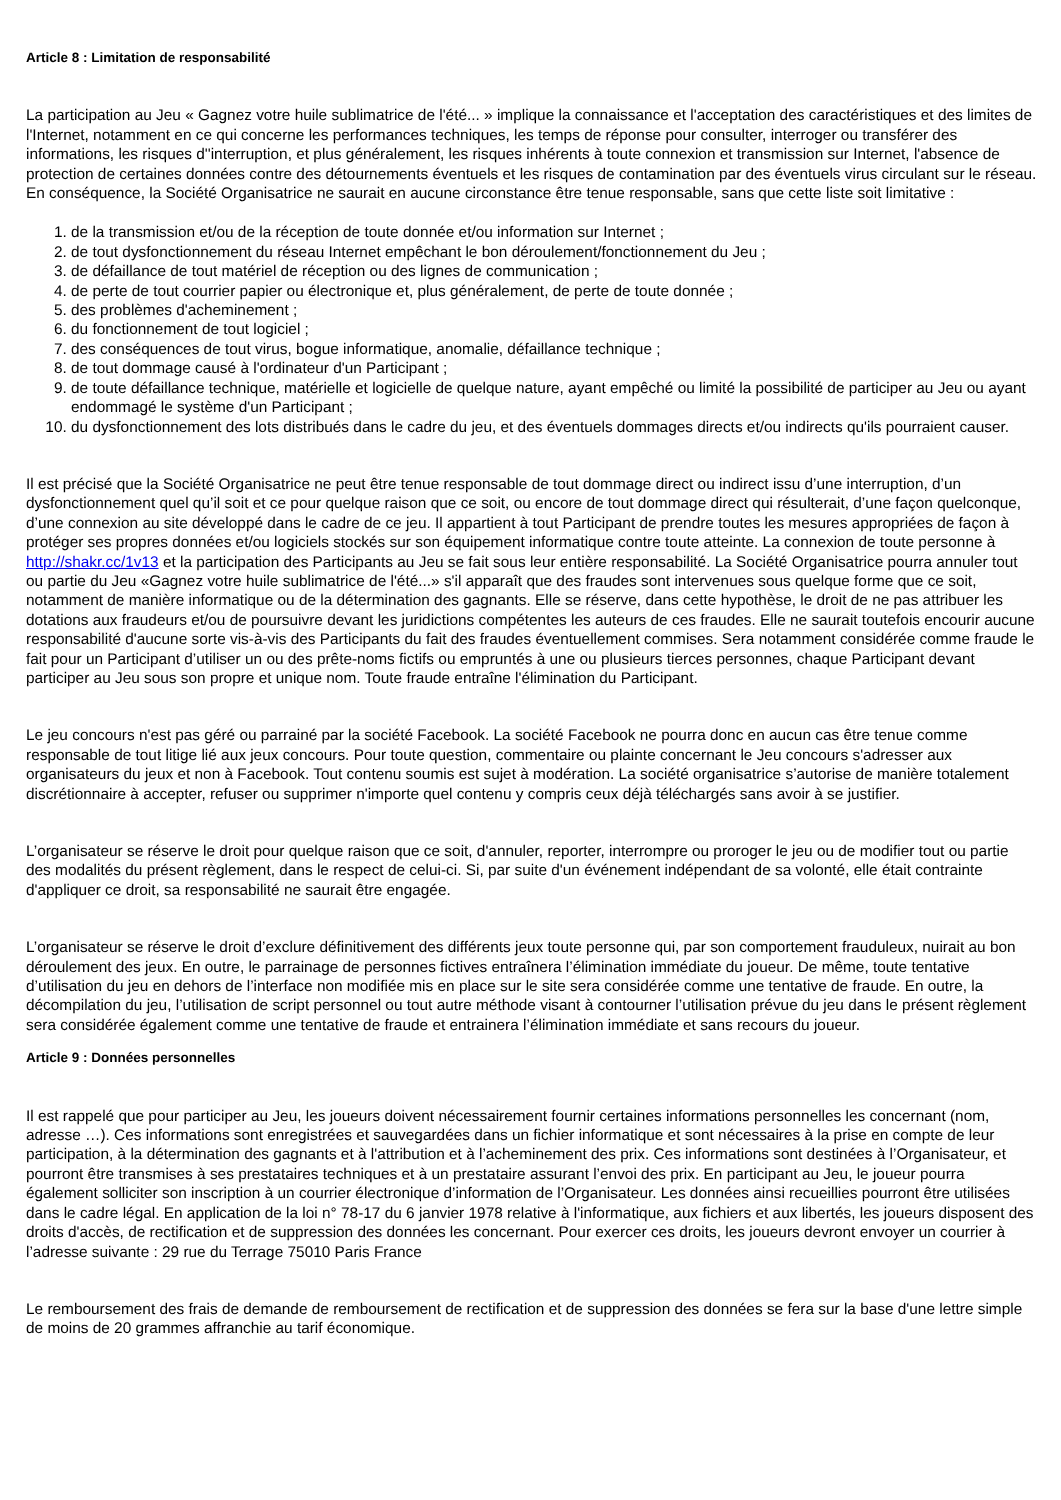Article 8 : Limitation de responsabilité
La participation au Jeu « Gagnez votre huile sublimatrice de l'été... » implique la connaissance et l'acceptation des caractéristiques et des limites de l'Internet, notamment en ce qui concerne les performances techniques, les temps de réponse pour consulter, interroger ou transférer des informations, les risques d''interruption, et plus généralement, les risques inhérents à toute connexion et transmission sur Internet, l'absence de protection de certaines données contre des détournements éventuels et les risques de contamination par des éventuels virus circulant sur le réseau. En conséquence, la Société Organisatrice ne saurait en aucune circonstance être tenue responsable, sans que cette liste soit limitative :
1. de la transmission et/ou de la réception de toute donnée et/ou information sur Internet ;
2. de tout dysfonctionnement du réseau Internet empêchant le bon déroulement/fonctionnement du Jeu ;
3. de défaillance de tout matériel de réception ou des lignes de communication ;
4. de perte de tout courrier papier ou électronique et, plus généralement, de perte de toute donnée ;
5. des problèmes d'acheminement ;
6. du fonctionnement de tout logiciel ;
7. des conséquences de tout virus, bogue informatique, anomalie, défaillance technique ;
8. de tout dommage causé à l'ordinateur d'un Participant ;
9. de toute défaillance technique, matérielle et logicielle de quelque nature, ayant empêché ou limité la possibilité de participer au Jeu ou ayant endommagé le système d'un Participant ;
10. du dysfonctionnement des lots distribués dans le cadre du jeu, et des éventuels dommages directs et/ou indirects qu'ils pourraient causer.
Il est précisé que la Société Organisatrice ne peut être tenue responsable de tout dommage direct ou indirect issu d’une interruption, d’un dysfonctionnement quel qu’il soit et ce pour quelque raison que ce soit, ou encore de tout dommage direct qui résulterait, d’une façon quelconque, d’une connexion au site développé dans le cadre de ce jeu. Il appartient à tout Participant de prendre toutes les mesures appropriées de façon à protéger ses propres données et/ou logiciels stockés sur son équipement informatique contre toute atteinte. La connexion de toute personne à http://shakr.cc/1v13 et la participation des Participants au Jeu se fait sous leur entière responsabilité. La Société Organisatrice pourra annuler tout ou partie du Jeu «Gagnez votre huile sublimatrice de l'été...» s'il apparaît que des fraudes sont intervenues sous quelque forme que ce soit, notamment de manière informatique ou de la détermination des gagnants. Elle se réserve, dans cette hypothèse, le droit de ne pas attribuer les dotations aux fraudeurs et/ou de poursuivre devant les juridictions compétentes les auteurs de ces fraudes. Elle ne saurait toutefois encourir aucune responsabilité d'aucune sorte vis-à-vis des Participants du fait des fraudes éventuellement commises. Sera notamment considérée comme fraude le fait pour un Participant d’utiliser un ou des prête-noms fictifs ou empruntés à une ou plusieurs tierces personnes, chaque Participant devant participer au Jeu sous son propre et unique nom. Toute fraude entraîne l'élimination du Participant.
Le jeu concours n'est pas géré ou parrainé par la société Facebook. La société Facebook ne pourra donc en aucun cas être tenue comme responsable de tout litige lié aux jeux concours. Pour toute question, commentaire ou plainte concernant le Jeu concours s'adresser aux organisateurs du jeux et non à Facebook. Tout contenu soumis est sujet à modération. La société organisatrice s’autorise de manière totalement discrétionnaire à accepter, refuser ou supprimer n'importe quel contenu y compris ceux déjà téléchargés sans avoir à se justifier.
L’organisateur se réserve le droit pour quelque raison que ce soit, d'annuler, reporter, interrompre ou proroger le jeu ou de modifier tout ou partie des modalités du présent règlement, dans le respect de celui-ci. Si, par suite d'un événement indépendant de sa volonté, elle était contrainte d'appliquer ce droit, sa responsabilité ne saurait être engagée.
L’organisateur se réserve le droit d’exclure définitivement des différents jeux toute personne qui, par son comportement frauduleux, nuirait au bon déroulement des jeux. En outre, le parrainage de personnes fictives entraînera l’élimination immédiate du joueur. De même, toute tentative d’utilisation du jeu en dehors de l’interface non modifiée mis en place sur le site sera considérée comme une tentative de fraude. En outre, la décompilation du jeu, l’utilisation de script personnel ou tout autre méthode visant à contourner l’utilisation prévue du jeu dans le présent règlement sera considérée également comme une tentative de fraude et entrainera l’élimination immédiate et sans recours du joueur.
Article 9 : Données personnelles
Il est rappelé que pour participer au Jeu, les joueurs doivent nécessairement fournir certaines informations personnelles les concernant (nom, adresse …). Ces informations sont enregistrées et sauvegardées dans un fichier informatique et sont nécessaires à la prise en compte de leur participation, à la détermination des gagnants et à l'attribution et à l’acheminement des prix. Ces informations sont destinées à l’Organisateur, et pourront être transmises à ses prestataires techniques et à un prestataire assurant l’envoi des prix. En participant au Jeu, le joueur pourra également solliciter son inscription à un courrier électronique d’information de l’Organisateur. Les données ainsi recueillies pourront être utilisées dans le cadre légal. En application de la loi n° 78-17 du 6 janvier 1978 relative à l'informatique, aux fichiers et aux libertés, les joueurs disposent des droits d'accès, de rectification et de suppression des données les concernant. Pour exercer ces droits, les joueurs devront envoyer un courrier à l’adresse suivante : 29 rue du Terrage 75010 Paris France
Le remboursement des frais de demande de remboursement de rectification et de suppression des données se fera sur la base d'une lettre simple de moins de 20 grammes affranchie au tarif économique.